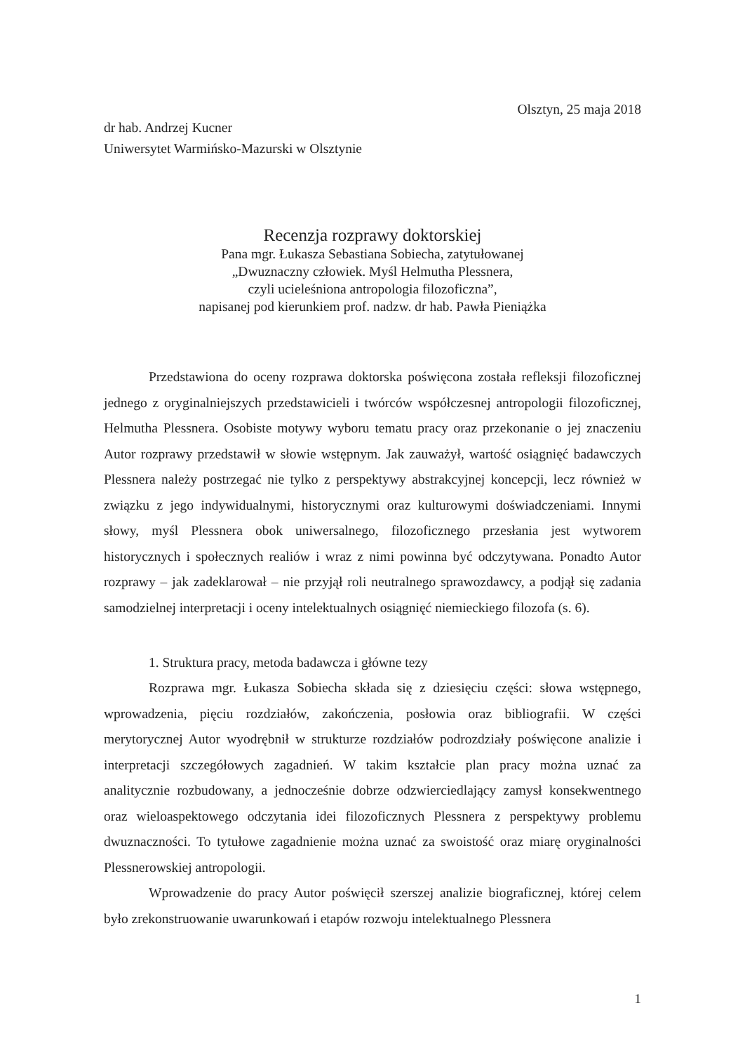Olsztyn, 25 maja 2018
dr hab. Andrzej Kucner
Uniwersytet Warmińsko-Mazurski w Olsztynie
Recenzja rozprawy doktorskiej
Pana mgr. Łukasza Sebastiana Sobiecha, zatytułowanej
„Dwuznaczny człowiek. Myśl Helmutha Plessnera,
czyli ucieleśniona antropologia filozoficzna”,
napisanej pod kierunkiem prof. nadzw. dr hab. Pawła Pieniążka
Przedstawiona do oceny rozprawa doktorska poświęcona została refleksji filozoficznej jednego z oryginalniejszych przedstawicieli i twórców współczesnej antropologii filozoficznej, Helmutha Plessnera. Osobiste motywy wyboru tematu pracy oraz przekonanie o jej znaczeniu Autor rozprawy przedstawił w słowie wstępnym. Jak zauważył, wartość osiągnięć badawczych Plessnera należy postrzegać nie tylko z perspektywy abstrakcyjnej koncepcji, lecz również w związku z jego indywidualnymi, historycznymi oraz kulturowymi doświadczeniami. Innymi słowy, myśl Plessnera obok uniwersalnego, filozoficznego przesłania jest wytworem historycznych i społecznych realiów i wraz z nimi powinna być odczytywana. Ponadto Autor rozprawy – jak zadeklarował – nie przyjął roli neutralnego sprawozdawcy, a podjął się zadania samodzielnej interpretacji i oceny intelektualnych osiągnięć niemieckiego filozofa (s. 6).
1. Struktura pracy, metoda badawcza i główne tezy
Rozprawa mgr. Łukasza Sobiecha składa się z dziesięciu części: słowa wstępnego, wprowadzenia, pięciu rozdziałów, zakończenia, posłowia oraz bibliografii. W części merytorycznej Autor wyodrębnił w strukturze rozdziałów podrozdziały poświęcone analizie i interpretacji szczegółowych zagadnień. W takim kształcie plan pracy można uznać za analitycznie rozbudowany, a jednocześnie dobrze odzwierciedlający zamysł konsekwentnego oraz wieloaspektowego odczytania idei filozoficznych Plessnera z perspektywy problemu dwuznaczności. To tytułowe zagadnienie można uznać za swoistość oraz miarę oryginalności Plessnerowskiej antropologii.
Wprowadzenie do pracy Autor poświęcił szerszej analizie biograficznej, której celem było zrekonstruowanie uwarunkowań i etapów rozwoju intelektualnego Plessnera
1